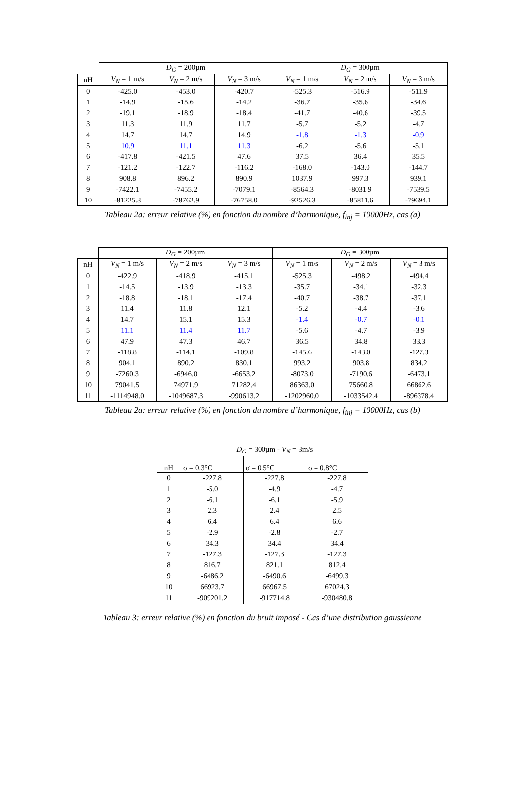| | D<sub>G</sub> = 200µm | | | D<sub>G</sub> = 300µm | | |
| --- | --- | --- | --- | --- | --- | --- |
| nH | V<sub>N</sub> = 1 m/s | V<sub>N</sub> = 2 m/s | V<sub>N</sub> = 3 m/s | V<sub>N</sub> = 1 m/s | V<sub>N</sub> = 2 m/s | V<sub>N</sub> = 3 m/s |
| 0 | -425.0 | -453.0 | -420.7 | -525.3 | -516.9 | -511.9 |
| 1 | -14.9 | -15.6 | -14.2 | -36.7 | -35.6 | -34.6 |
| 2 | -19.1 | -18.9 | -18.4 | -41.7 | -40.6 | -39.5 |
| 3 | 11.3 | 11.9 | 11.7 | -5.7 | -5.2 | -4.7 |
| 4 | 14.7 | 14.7 | 14.9 | -1.8 | -1.3 | -0.9 |
| 5 | 10.9 | 11.1 | 11.3 | -6.2 | -5.6 | -5.1 |
| 6 | -417.8 | -421.5 | 47.6 | 37.5 | 36.4 | 35.5 |
| 7 | -121.2 | -122.7 | -116.2 | -168.0 | -143.0 | -144.7 |
| 8 | 908.8 | 896.2 | 890.9 | 1037.9 | 997.3 | 939.1 |
| 9 | -7422.1 | -7455.2 | -7079.1 | -8564.3 | -8031.9 | -7539.5 |
| 10 | -81225.3 | -78762.9 | -76758.0 | -92526.3 | -85811.6 | -79694.1 |
Tableau 2a: erreur relative (%) en fonction du nombre d’harmonique, f<sub>inj</sub> = 10000Hz, cas (a)
| | D<sub>G</sub> = 200µm | | | D<sub>G</sub> = 300µm | | |
| --- | --- | --- | --- | --- | --- | --- |
| nH | V<sub>N</sub> = 1 m/s | V<sub>N</sub> = 2 m/s | V<sub>N</sub> = 3 m/s | V<sub>N</sub> = 1 m/s | V<sub>N</sub> = 2 m/s | V<sub>N</sub> = 3 m/s |
| 0 | -422.9 | -418.9 | -415.1 | -525.3 | -498.2 | -494.4 |
| 1 | -14.5 | -13.9 | -13.3 | -35.7 | -34.1 | -32.3 |
| 2 | -18.8 | -18.1 | -17.4 | -40.7 | -38.7 | -37.1 |
| 3 | 11.4 | 11.8 | 12.1 | -5.2 | -4.4 | -3.6 |
| 4 | 14.7 | 15.1 | 15.3 | -1.4 | -0.7 | -0.1 |
| 5 | 11.1 | 11.4 | 11.7 | -5.6 | -4.7 | -3.9 |
| 6 | 47.9 | 47.3 | 46.7 | 36.5 | 34.8 | 33.3 |
| 7 | -118.8 | -114.1 | -109.8 | -145.6 | -143.0 | -127.3 |
| 8 | 904.1 | 890.2 | 830.1 | 993.2 | 903.8 | 834.2 |
| 9 | -7260.3 | -6946.0 | -6653.2 | -8073.0 | -7190.6 | -6473.1 |
| 10 | 79041.5 | 74971.9 | 71282.4 | 86363.0 | 75660.8 | 66862.6 |
| 11 | -1114948.0 | -1049687.3 | -990613.2 | -1202960.0 | -1033542.4 | -896378.4 |
Tableau 2a: erreur relative (%) en fonction du nombre d’harmonique, f<sub>inj</sub> = 10000Hz, cas (b)
| | D<sub>G</sub> = 300µm - V<sub>N</sub> = 3m/s | | |
| --- | --- | --- | --- |
| nH | σ = 0.3°C | σ = 0.5°C | σ = 0.8°C |
| 0 | -227.8 | -227.8 | -227.8 |
| 1 | -5.0 | -4.9 | -4.7 |
| 2 | -6.1 | -6.1 | -5.9 |
| 3 | 2.3 | 2.4 | 2.5 |
| 4 | 6.4 | 6.4 | 6.6 |
| 5 | -2.9 | -2.8 | -2.7 |
| 6 | 34.3 | 34.4 | 34.4 |
| 7 | -127.3 | -127.3 | -127.3 |
| 8 | 816.7 | 821.1 | 812.4 |
| 9 | -6486.2 | -6490.6 | -6499.3 |
| 10 | 66923.7 | 66967.5 | 67024.3 |
| 11 | -909201.2 | -917714.8 | -930480.8 |
Tableau 3: erreur relative (%) en fonction du bruit imposé - Cas d’une distribution gaussienne